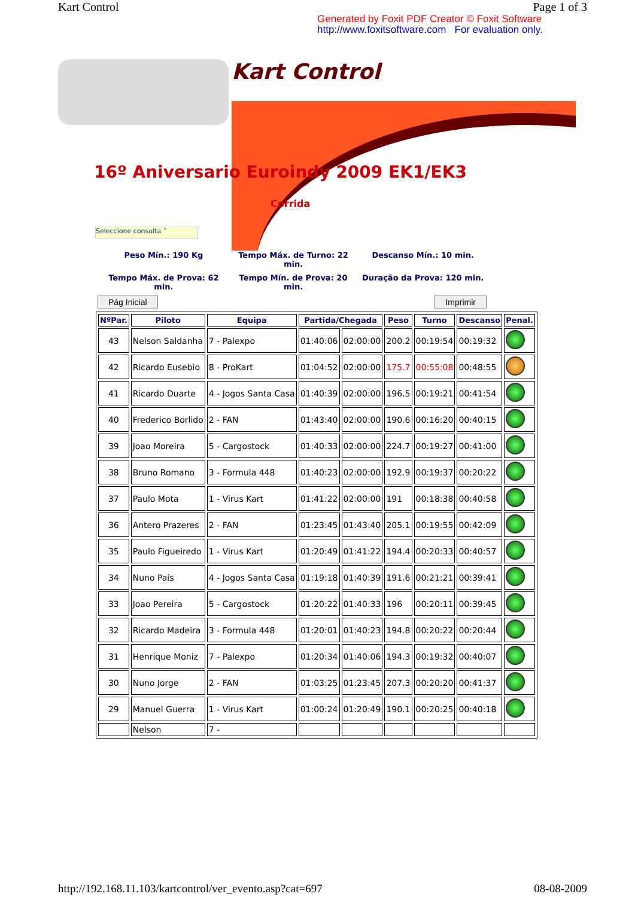Kart Control Page 1 of 3
Generated by Foxit PDF Creator © Foxit Software
http://www.foxitsoftware.com For evaluation only.
Kart Control
16º Aniversario Euroindy 2009 EK1/EK3
Corrida
Seleccione consulta ˅
Peso Mín.: 190 Kg
Tempo Máx. de Turno: 22 min.
Descanso Mín.: 10 min.
Tempo Máx. de Prova: 62 min.
Tempo Mín. de Prova: 20 min.
Duração da Prova: 120 min.
Pág Inicial Imprimir
| NºPar. | Piloto | Equipa | Partida/Chegada | | Peso | Turno | Descanso | Penal. |
| --- | --- | --- | --- | --- | --- | --- | --- | --- |
| 43 | Nelson Saldanha | 7 - Palexpo | 01:40:06 | 02:00:00 | 200.2 | 00:19:54 | 00:19:32 | |
| 42 | Ricardo Eusebio | 8 - ProKart | 01:04:52 | 02:00:00 | 175.7 | 00:55:08 | 00:48:55 | |
| 41 | Ricardo Duarte | 4 - Jogos Santa Casa | 01:40:39 | 02:00:00 | 196.5 | 00:19:21 | 00:41:54 | |
| 40 | Frederico Borlido | 2 - FAN | 01:43:40 | 02:00:00 | 190.6 | 00:16:20 | 00:40:15 | |
| 39 | Joao Moreira | 5 - Cargostock | 01:40:33 | 02:00:00 | 224.7 | 00:19:27 | 00:41:00 | |
| 38 | Bruno Romano | 3 - Formula 448 | 01:40:23 | 02:00:00 | 192.9 | 00:19:37 | 00:20:22 | |
| 37 | Paulo Mota | 1 - Virus Kart | 01:41:22 | 02:00:00 | 191 | 00:18:38 | 00:40:58 | |
| 36 | Antero Prazeres | 2 - FAN | 01:23:45 | 01:43:40 | 205.1 | 00:19:55 | 00:42:09 | |
| 35 | Paulo Figueiredo | 1 - Virus Kart | 01:20:49 | 01:41:22 | 194.4 | 00:20:33 | 00:40:57 | |
| 34 | Nuno Pais | 4 - Jogos Santa Casa | 01:19:18 | 01:40:39 | 191.6 | 00:21:21 | 00:39:41 | |
| 33 | Joao Pereira | 5 - Cargostock | 01:20:22 | 01:40:33 | 196 | 00:20:11 | 00:39:45 | |
| 32 | Ricardo Madeira | 3 - Formula 448 | 01:20:01 | 01:40:23 | 194.8 | 00:20:22 | 00:20:44 | |
| 31 | Henrique Moniz | 7 - Palexpo | 01:20:34 | 01:40:06 | 194.3 | 00:19:32 | 00:40:07 | |
| 30 | Nuno Jorge | 2 - FAN | 01:03:25 | 01:23:45 | 207.3 | 00:20:20 | 00:41:37 | |
| 29 | Manuel Guerra | 1 - Virus Kart | 01:00:24 | 01:20:49 | 190.1 | 00:20:25 | 00:40:18 | |
| | Nelson | 7 - | | | | | | |
http://192.168.11.103/kartcontrol/ver_evento.asp?cat=697 08-08-2009